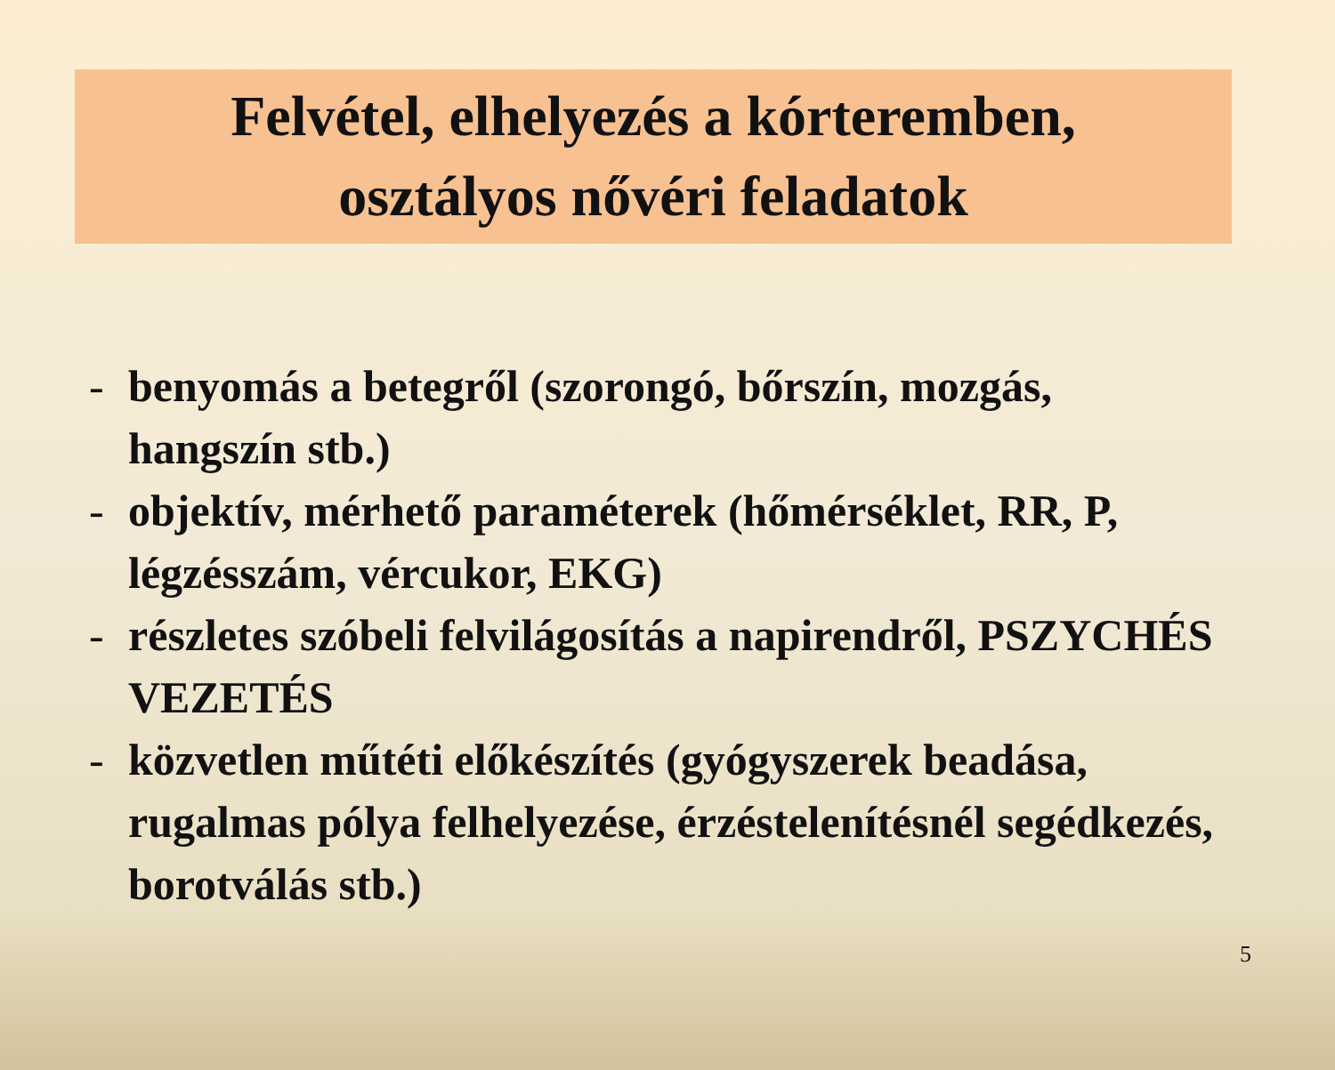Felvétel, elhelyezés a kórteremben,
osztályos nővéri feladatok
- benyomás a betegről (szorongó, bőrszín, mozgás, hangszín stb.)
- objektív, mérhető paraméterek (hőmérséklet, RR, P, légzésszám, vércukor, EKG)
- részletes szóbeli felvilágosítás a napirendről, PSZYCHÉS VEZETÉS
- közvetlen műtéti előkészítés (gyógyszerek beadása, rugalmas pólya felhelyezése, érzéstelenítésnél segédkezés, borotválás stb.)
5